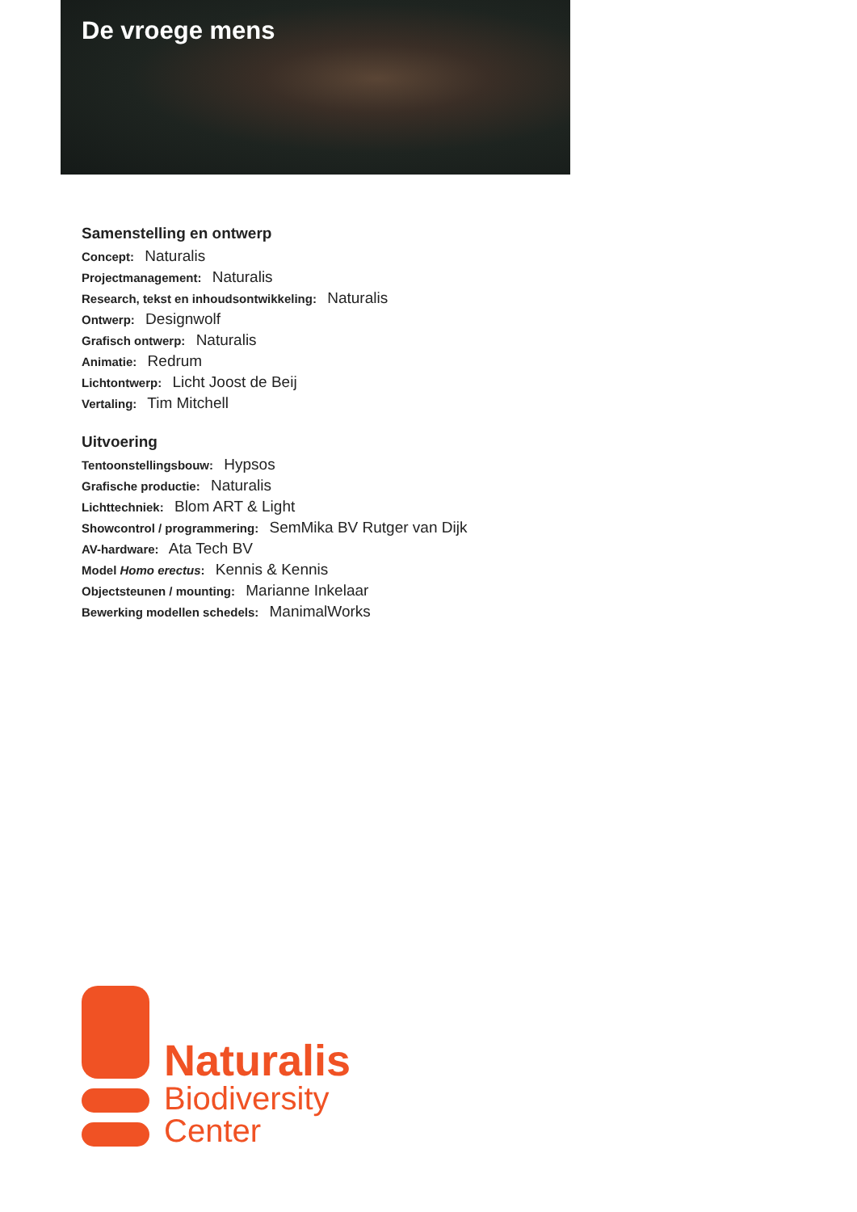De vroege mens
Samenstelling en ontwerp
Concept: Naturalis
Projectmanagement: Naturalis
Research, tekst en inhoudsontwikkeling: Naturalis
Ontwerp: Designwolf
Grafisch ontwerp: Naturalis
Animatie: Redrum
Lichtontwerp: Licht Joost de Beij
Vertaling: Tim Mitchell
Uitvoering
Tentoonstellingsbouw: Hypsos
Grafische productie: Naturalis
Lichttechniek: Blom ART & Light
Showcontrol / programmering: SemMika BV Rutger van Dijk
AV-hardware: Ata Tech BV
Model Homo erectus: Kennis & Kennis
Objectsteunen / mounting: Marianne Inkelaar
Bewerking modellen schedels: ManimalWorks
Naturalis
Biodiversity
Center